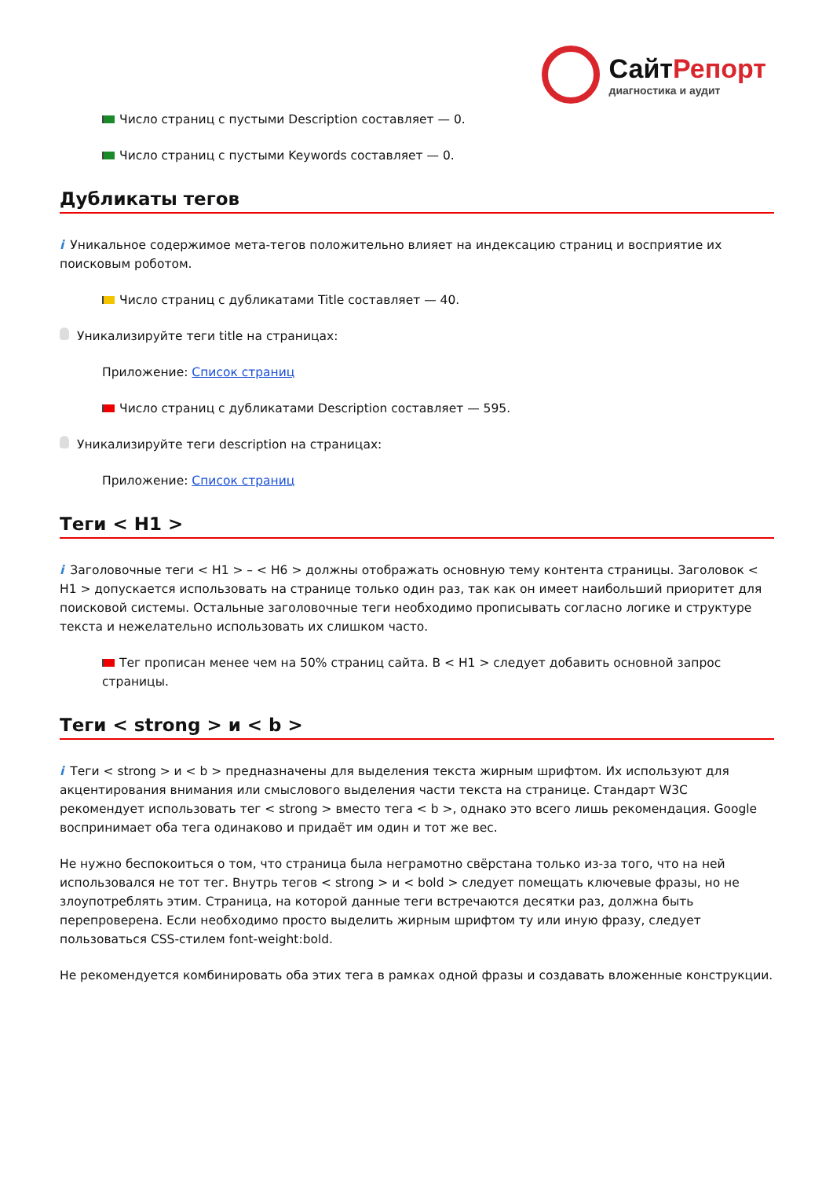СайтРепорт
диагностика и аудит
Число страниц с пустыми Description составляет — 0.
Число страниц с пустыми Keywords составляет — 0.
Дубликаты тегов
i Уникальное содержимое мета-тегов положительно влияет на индексацию страниц и восприятие их поисковым роботом.
Число страниц с дубликатами Title составляет — 40.
Уникализируйте теги title на страницах:
Приложение: Список страниц
Число страниц с дубликатами Description составляет — 595.
Уникализируйте теги description на страницах:
Приложение: Список страниц
Теги < H1 >
i Заголовочные теги < H1 > – < H6 > должны отображать основную тему контента страницы. Заголовок < H1 > допускается использовать на странице только один раз, так как он имеет наибольший приоритет для поисковой системы. Остальные заголовочные теги необходимо прописывать согласно логике и структуре текста и нежелательно использовать их слишком часто.
Тег прописан менее чем на 50% страниц сайта. В < H1 > следует добавить основной запрос страницы.
Теги < strong > и < b >
i Теги < strong > и < b > предназначены для выделения текста жирным шрифтом. Их используют для акцентирования внимания или смыслового выделения части текста на странице. Стандарт W3C рекомендует использовать тег < strong > вместо тега < b >, однако это всего лишь рекомендация. Google воспринимает оба тега одинаково и придаёт им один и тот же вес.
Не нужно беспокоиться о том, что страница была неграмотно свёрстана только из-за того, что на ней использовался не тот тег. Внутрь тегов < strong > и < bold > следует помещать ключевые фразы, но не злоупотреблять этим. Страница, на которой данные теги встречаются десятки раз, должна быть перепроверена. Если необходимо просто выделить жирным шрифтом ту или иную фразу, следует пользоваться CSS-стилем font-weight:bold.
Не рекомендуется комбинировать оба этих тега в рамках одной фразы и создавать вложенные конструкции.